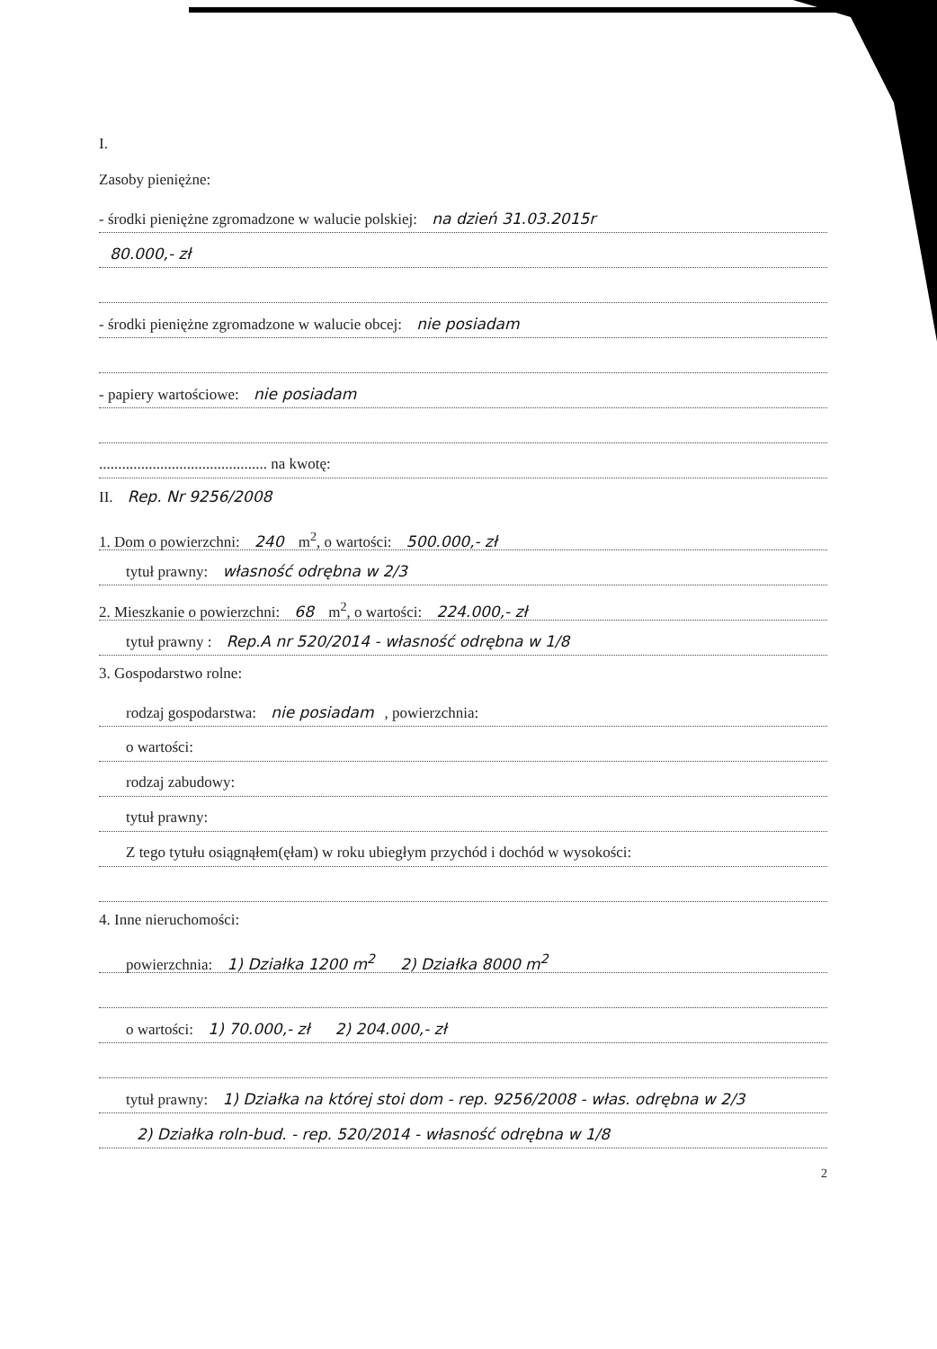I.
Zasoby pieniężne:
- środki pieniężne zgromadzone w walucie polskiej: na dzień 31.03.2015r
80.000,- zł
- środki pieniężne zgromadzone w walucie obcej: nie posiadam
- papiery wartościowe: nie posiadam
............................................ na kwotę:
II. Rep. Nr 9256/2008
1. Dom o powierzchni: 240 m<sup>2</sup>, o wartości: 500.000,- zł
tytuł prawny: własność odrębna w 2/3
2. Mieszkanie o powierzchni: 68 m<sup>2</sup>, o wartości: 224.000,- zł
tytuł prawny : Rep.A nr 520/2014 - własność odrębna w 1/8
3. Gospodarstwo rolne:
rodzaj gospodarstwa: nie posiadam, powierzchnia:
o wartości:
rodzaj zabudowy:
tytuł prawny:
Z tego tytułu osiągnąłem(ęłam) w roku ubiegłym przychód i dochód w wysokości:
4. Inne nieruchomości:
powierzchnia: 1) Działka 1200 m<sup>2</sup> 2) Działka 8000 m<sup>2</sup>
o wartości: 1) 70.000,- zł 2) 204.000,- zł
tytuł prawny: 1) Działka na której stoi dom - rep. 9256/2008 - włas. odrębna w 2/3
2) Działka roln-bud. - rep. 520/2014 - własność odrębna w 1/8
2